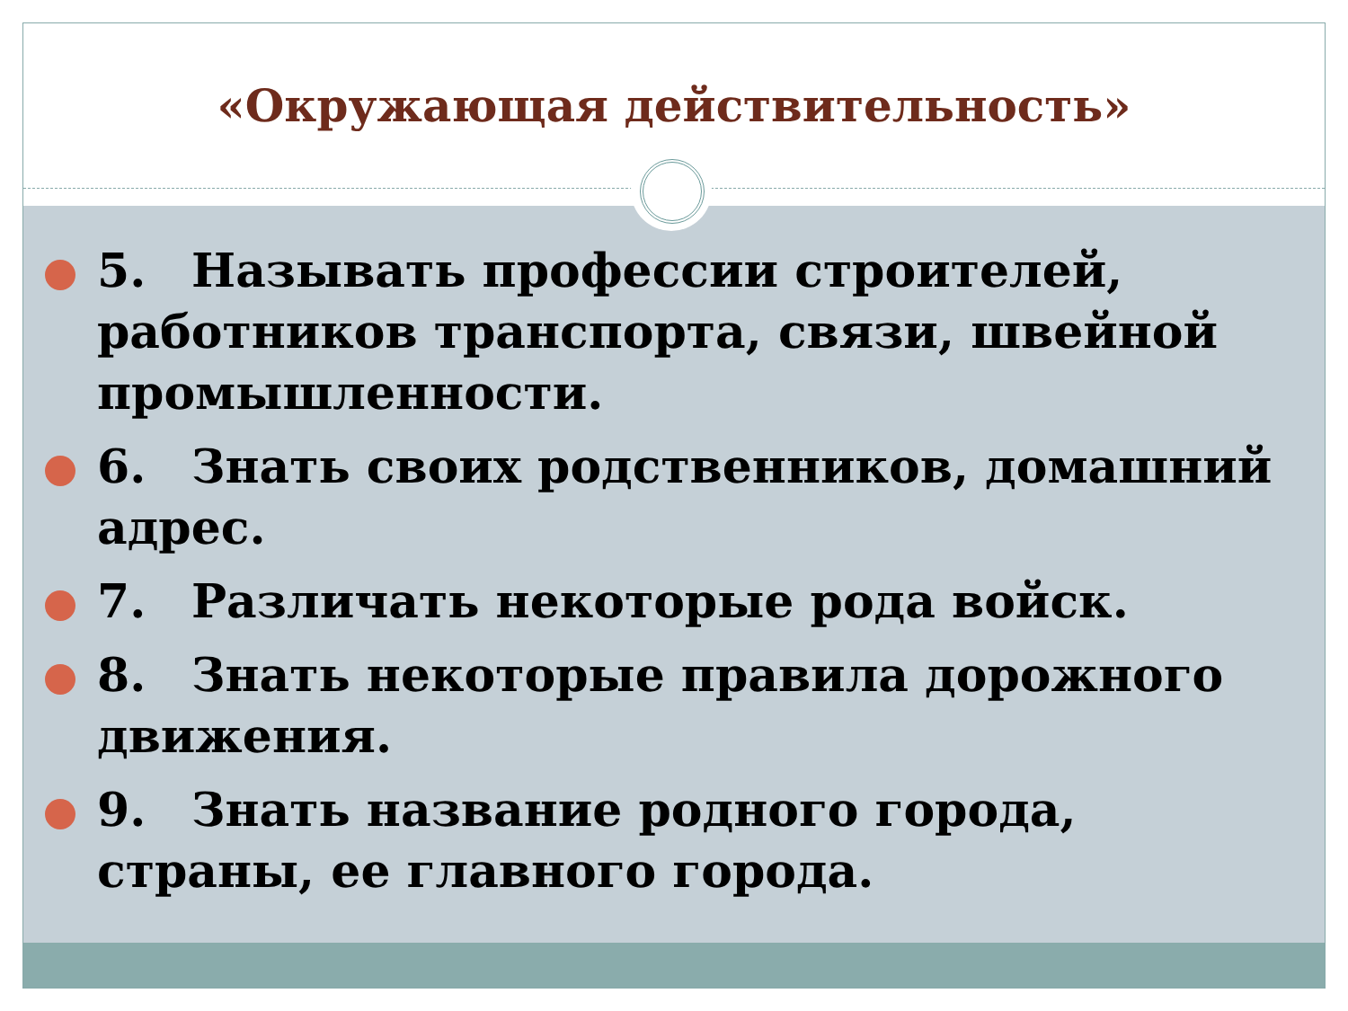«Окружающая действительность»
5. Называть профессии строителей, работников транспорта, связи, швейной промышленности.
6. Знать своих родственников, домашний адрес.
7. Различать некоторые рода войск.
8. Знать некоторые правила дорожного движения.
9. Знать название родного города, страны, ее главного города.